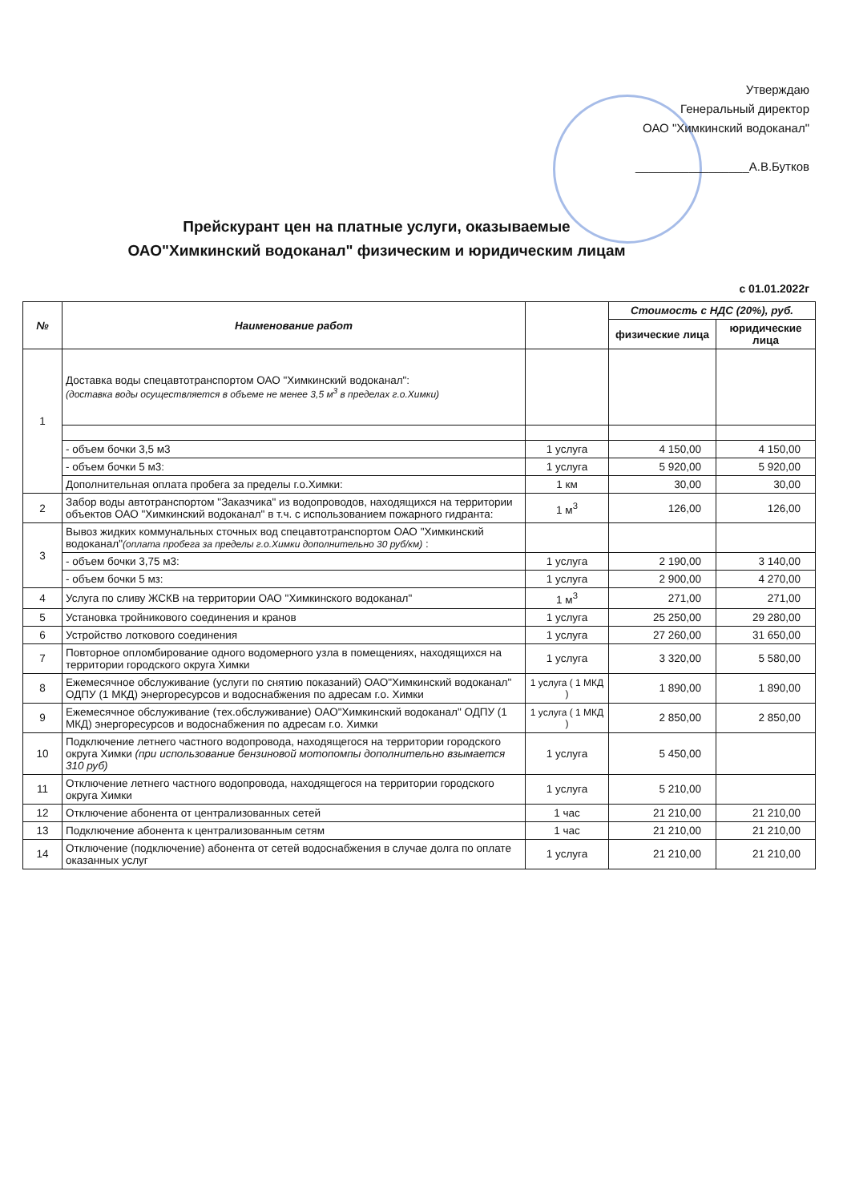Утверждаю
Генеральный директор
ОАО "Химкинский водоканал"
_________________А.В.Бутков
Прейскурант цен на платные услуги, оказываемые
ОАО"Химкинский водоканал" физическим и юридическим лицам
с 01.01.2022г
| № | Наименование работ | | Стоимость с НДС (20%), руб. | |
| --- | --- | --- | --- | --- |
| | | | физические лица | юридические лица |
| 1 | Доставка воды спецавтотранспортом ОАО "Химкинский водоканал": (доставка воды осуществляется в объеме не менее 3,5 м<sup>3</sup> в пределах г.о.Химки) | | | |
| | - объем бочки 3,5 м3 | 1 услуга | 4 150,00 | 4 150,00 |
| | - объем бочки 5 м3: | 1 услуга | 5 920,00 | 5 920,00 |
| | Дополнительная оплата пробега за пределы г.о.Химки: | 1 км | 30,00 | 30,00 |
| 2 | Забор воды автотранспортом "Заказчика" из водопроводов, находящихся на территории объектов ОАО "Химкинский водоканал" в т.ч. с использованием пожарного гидранта: | 1 м<sup>3</sup> | 126,00 | 126,00 |
| 3 | Вывоз жидких коммунальных сточных вод спецавтотранспортом ОАО "Химкинский водоканал" (оплата пробега за пределы г.о.Химки дополнительно 30 руб/км) : | | | |
| | - объем бочки 3,75 м3: | 1 услуга | 2 190,00 | 3 140,00 |
| | - объем бочки 5 мз: | 1 услуга | 2 900,00 | 4 270,00 |
| 4 | Услуга по сливу ЖСКВ на территории ОАО "Химкинского водоканал" | 1 м<sup>3</sup> | 271,00 | 271,00 |
| 5 | Установка тройникового соединения и кранов | 1 услуга | 25 250,00 | 29 280,00 |
| 6 | Устройство лоткового соединения | 1 услуга | 27 260,00 | 31 650,00 |
| 7 | Повторное опломбирование одного водомерного узла в помещениях, находящихся на территории городского округа Химки | 1 услуга | 3 320,00 | 5 580,00 |
| 8 | Ежемесячное обслуживание (услуги по снятию показаний) ОАО"Химкинский водоканал" ОДПУ (1 МКД) энергоресурсов и водоснабжения по адресам г.о. Химки | 1 услуга ( 1 МКД ) | 1 890,00 | 1 890,00 |
| 9 | Ежемесячное обслуживание (тех.обслуживание) ОАО"Химкинский водоканал" ОДПУ (1 МКД) энергоресурсов и водоснабжения по адресам г.о. Химки | 1 услуга ( 1 МКД ) | 2 850,00 | 2 850,00 |
| 10 | Подключение летнего частного водопровода, находящегося на территории городского округа Химки (при использование бензиновой мотопомпы дополнительно взымается 310 руб) | 1 услуга | 5 450,00 | |
| 11 | Отключение летнего частного водопровода, находящегося на территории городского округа Химки | 1 услуга | 5 210,00 | |
| 12 | Отключение абонента от централизованных сетей | 1 час | 21 210,00 | 21 210,00 |
| 13 | Подключение абонента к централизованным сетям | 1 час | 21 210,00 | 21 210,00 |
| 14 | Отключение (подключение) абонента от сетей водоснабжения в случае долга по оплате оказанных услуг | 1 услуга | 21 210,00 | 21 210,00 |